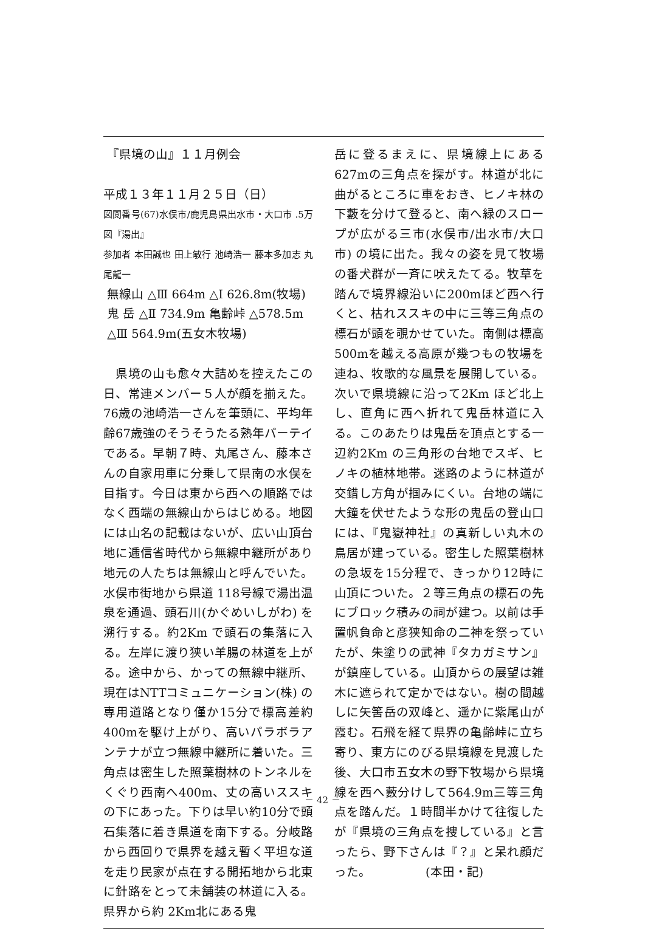『県境の山』１１月例会
平成１３年１１月２５日（日）
図閲番号(67)水俣市/鹿児島県出水市・大口市 .5万図『湯出』
参加者 本田誠也 田上敏行 池崎浩一 藤本多加志 丸尾龍一
無線山 △Ⅲ 664m △Ⅰ 626.8m(牧場)
鬼 岳 △Ⅱ 734.9m 亀齢峠 △578.5m
△Ⅲ 564.9m(五女木牧場)
　県境の山も愈々大詰めを控えたこの日、常連メンバー５人が顔を揃えた。76歳の池崎浩一さんを筆頭に、平均年齢67歳強のそうそうたる熟年パーテイである。早朝７時、丸尾さん、藤本さんの自家用車に分乗して県南の水俣を目指す。今日は東から西への順路ではなく西端の無線山からはじめる。地図には山名の記載はないが、広い山頂台地に逓信省時代から無線中継所があり地元の人たちは無線山と呼んでいた。水俣市街地から県道 118号線で湯出温泉を通過、頭石川(かぐめいしがわ) を溯行する。約2Km で頭石の集落に入る。左岸に渡り狭い羊腸の林道を上がる。途中から、かっての無線中継所、現在はNTTコミュニケーション(株) の専用道路となり僅か15分で標高差約400mを駆け上がり、高いパラボラアンテナが立つ無線中継所に着いた。三角点は密生した照葉樹林のトンネルをくぐり西南へ400m、丈の高いススキの下にあった。下りは早い約10分で頭石集落に着き県道を南下する。分岐路から西回りで県界を越え暫く平坦な道を走り民家が点在する開拓地から北東に針路をとって未舗装の林道に入る。県界から約 2Km北にある鬼
岳に登るまえに、県境線上にある627mの三角点を探がす。林道が北に曲がるところに車をおき、ヒノキ林の下藪を分けて登ると、南へ緑のスロープが広がる三市(水俣市/出水市/大口市) の境に出た。我々の姿を見て牧場の番犬群が一斉に吠えたてる。牧草を踏んで境界線沿いに200mほど西へ行くと、枯れススキの中に三等三角点の標石が頭を覗かせていた。南側は標高500mを越える高原が幾つもの牧場を連ね、牧歌的な風景を展開している。次いで県境線に沿って2Km ほど北上し、直角に西へ折れて鬼岳林道に入る。このあたりは鬼岳を頂点とする一辺約2Km の三角形の台地でスギ、ヒノキの植林地帯。迷路のように林道が交錯し方角が掴みにくい。台地の端に大鐘を伏せたような形の鬼岳の登山口には、『鬼嶽神社』の真新しい丸木の鳥居が建っている。密生した照葉樹林の急坂を15分程で、きっかり12時に山頂についた。２等三角点の標石の先にブロック積みの祠が建つ。以前は手置帆負命と彦狭知命の二神を祭っていたが、朱塗りの武神『タカガミサン』が鎮座している。山頂からの展望は雑木に遮られて定かではない。樹の間越しに矢筈岳の双峰と、遥かに紫尾山が霞む。石飛を経て県界の亀齢峠に立ち寄り、東方にのびる県境線を見渡した後、大口市五女木の野下牧場から県境線を西へ藪分けして564.9m三等三角点を踏んだ。１時間半かけて往復したが『県境の三角点を捜している』と言ったら、野下さんは『？』と呆れ顔だった。　　　　　(本田・記)
－ 42 －